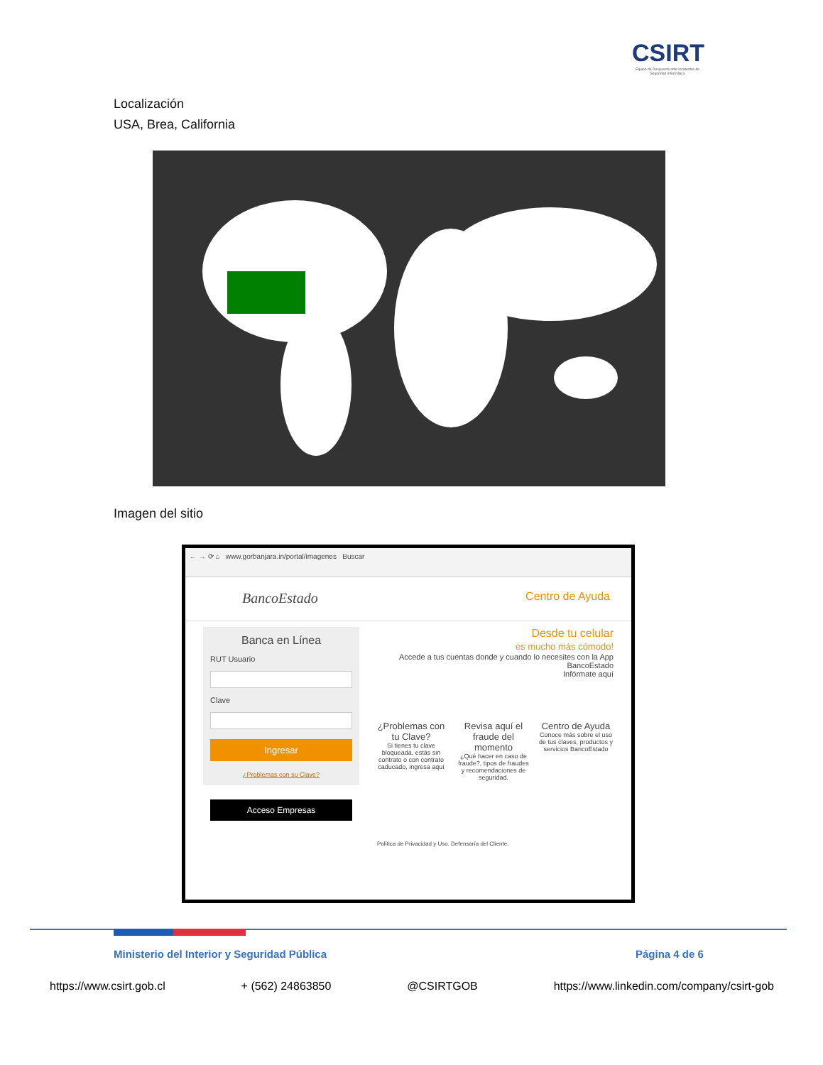CSIRT
Equipo de Respuesta ante Incidentes de Seguridad Informática
Localización
USA, Brea, California
Imagen del sitio
← → ⟳ ⌂ www.gorbanjara.in/portal/imagenes Buscar
BancoEstado Centro de Ayuda
Banca en Línea
RUT Usuario
Clave
Ingresar
¿Problemas con su Clave?
Acceso Empresas
Desde tu celular
es mucho más cómodo!
Accede a tus cuentas donde y cuando lo necesites con la App BancoEstado
Infórmate aquí
¿Problemas con tu Clave?
Si tienes tu clave bloqueada, estás sin contrato o con contrato caducado, ingresa aquí
Revisa aquí el fraude del momento
¿Qué hacer en caso de fraude?, tipos de fraudes y recomendaciones de seguridad.
Centro de Ayuda
Conoce más sobre el uso de tus claves, productos y servicios BancoEstado
Política de Privacidad y Uso. Defensoría del Cliente.
Ministerio del Interior y Seguridad Pública
Página 4 de 6
https://www.csirt.gob.cl + (562) 24863850 @CSIRTGOB https://www.linkedin.com/company/csirt-gob